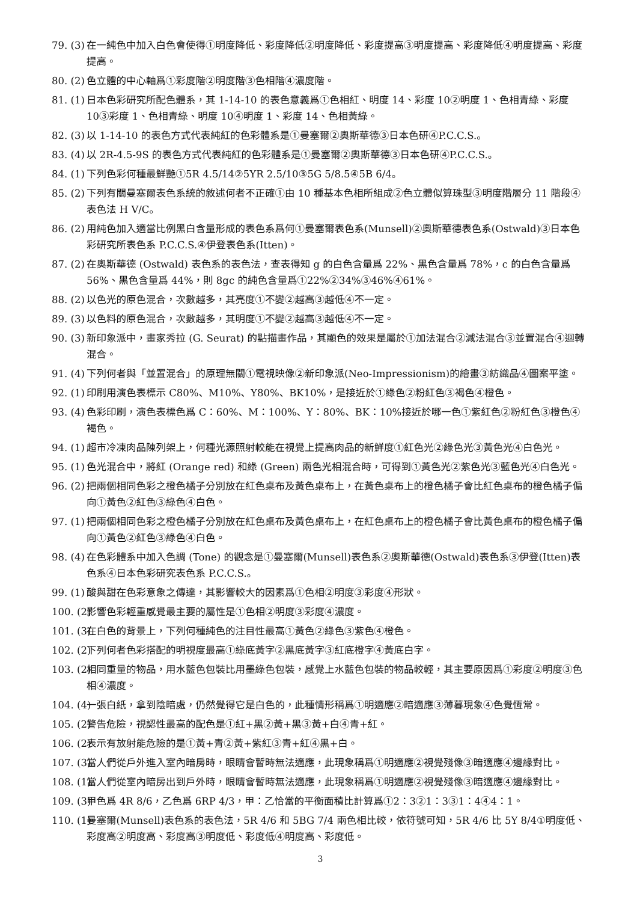79. (3) 在一純色中加入白色會使得①明度降低、彩度降低②明度降低、彩度提高③明度提高、彩度降低④明度提高、彩度提高。
80. (2) 色立體的中心軸爲①彩度階②明度階③色相階④濃度階。
81. (1) 日本色彩研究所配色體系，其 1-14-10 的表色意義爲①色相紅、明度 14、彩度 10②明度 1、色相青綠、彩度 10③彩度 1、色相青綠、明度 10④明度 1、彩度 14、色相黃綠。
82. (3) 以 1-14-10 的表色方式代表純紅的色彩體系是①曼塞爾②奧斯華德③日本色研④P.C.C.S.。
83. (4) 以 2R-4.5-9S 的表色方式代表純紅的色彩體系是①曼塞爾②奧斯華德③日本色研④P.C.C.S.。
84. (1) 下列色彩何種最鮮艷①5R 4.5/14②5YR 2.5/10③5G 5/8.5④5B 6/4。
85. (2) 下列有關曼塞爾表色系統的敘述何者不正確①由 10 種基本色相所組成②色立體似算珠型③明度階層分 11 階段④表色法 H V/C。
86. (2) 用純色加入適當比例黑白含量形成的表色系爲何①曼塞爾表色系(Munsell)②奧斯華德表色系(Ostwald)③日本色彩研究所表色系 P.C.C.S.④伊登表色系(Itten)。
87. (2) 在奧斯華德 (Ostwald) 表色系的表色法，查表得知 g 的白色含量爲 22%、黑色含量爲 78%，c 的白色含量爲 56%、黑色含量爲 44%，則 8gc 的純色含量爲①22%②34%③46%④61%。
88. (2) 以色光的原色混合，次數越多，其亮度①不變②越高③越低④不一定。
89. (3) 以色料的原色混合，次數越多，其明度①不變②越高③越低④不一定。
90. (3) 新印象派中，畫家秀拉 (G. Seurat) 的點描畫作品，其顯色的效果是屬於①加法混合②減法混合③並置混合④迴轉混合。
91. (4) 下列何者與「並置混合」的原理無關①電視映像②新印象派(Neo-Impressionism)的繪畫③紡織品④圖案平塗。
92. (1) 印刷用演色表標示 C80%、M10%、Y80%、BK10%，是接近於①綠色②粉紅色③褐色④橙色。
93. (4) 色彩印刷，演色表標色爲 C：60%、M：100%、Y：80%、BK：10%接近於哪一色①紫紅色②粉紅色③橙色④褐色。
94. (1) 超市冷凍肉品陳列架上，何種光源照射較能在視覺上提高肉品的新鮮度①紅色光②綠色光③黃色光④白色光。
95. (1) 色光混合中，將紅 (Orange red) 和綠 (Green) 兩色光相混合時，可得到①黃色光②紫色光③藍色光④白色光。
96. (2) 把兩個相同色彩之橙色橘子分別放在紅色桌布及黃色桌布上，在黃色桌布上的橙色橘子會比紅色桌布的橙色橘子偏向①黃色②紅色③綠色④白色。
97. (1) 把兩個相同色彩之橙色橘子分別放在紅色桌布及黃色桌布上，在紅色桌布上的橙色橘子會比黃色桌布的橙色橘子偏向①黃色②紅色③綠色④白色。
98. (4) 在色彩體系中加入色調 (Tone) 的觀念是①曼塞爾(Munsell)表色系②奧斯華德(Ostwald)表色系③伊登(Itten)表色系④日本色彩研究表色系 P.C.C.S.。
99. (1) 酸與甜在色彩意象之傳達，其影響較大的因素爲①色相②明度③彩度④形狀。
100. (2) 影響色彩輕重感覺最主要的屬性是①色相②明度③彩度④濃度。
101. (3) 在白色的背景上，下列何種純色的注目性最高①黃色②綠色③紫色④橙色。
102. (2) 下列何者色彩搭配的明視度最高①綠底黃字②黑底黃字③紅底橙字④黃底白字。
103. (2) 相同重量的物品，用水藍色包裝比用墨綠色包裝，感覺上水藍色包裝的物品較輕，其主要原因爲①彩度②明度③色相④濃度。
104. (4) 一張白紙，拿到陰暗處，仍然覺得它是白色的，此種情形稱爲①明適應②暗適應③薄暮現象④色覺恆常。
105. (2) 警告危險，視認性最高的配色是①紅+黑②黃+黑③黃+白④青+紅。
106. (2) 表示有放射能危險的是①黃+青②黃+紫紅③青+紅④黑+白。
107. (3) 當人們從戶外進入室內暗房時，眼睛會暫時無法適應，此現象稱爲①明適應②視覺殘像③暗適應④邊緣對比。
108. (1) 當人們從室內暗房出到戶外時，眼睛會暫時無法適應，此現象稱爲①明適應②視覺殘像③暗適應④邊緣對比。
109. (3) 甲色爲 4R 8/6，乙色爲 6RP 4/3，甲：乙恰當的平衡面積比計算爲①2：3②1：3③1：4④4：1。
110. (1) 曼塞爾(Munsell)表色系的表色法，5R 4/6 和 5BG 7/4 兩色相比較，依符號可知，5R 4/6 比 5Y 8/4①明度低、彩度高②明度高、彩度高③明度低、彩度低④明度高、彩度低。
3